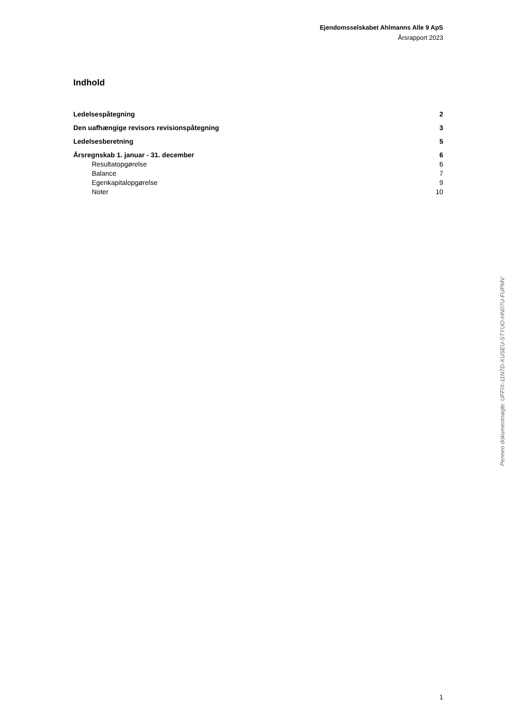Ejendomsselskabet Ahlmanns Alle 9 ApS
Årsrapport 2023
Indhold
Ledelsespåtegning 2
Den uafhængige revisors revisionspåtegning 3
Ledelsesberetning 5
Årsregnskab 1. januar - 31. december 6
Resultatopgørelse 6
Balance 7
Egenkapitalopgørelse 9
Noter 10
Penneo dokumentnøgle: UFFIX-11N7D-XUSEU-STYUO-HN07U-FUPMV
1